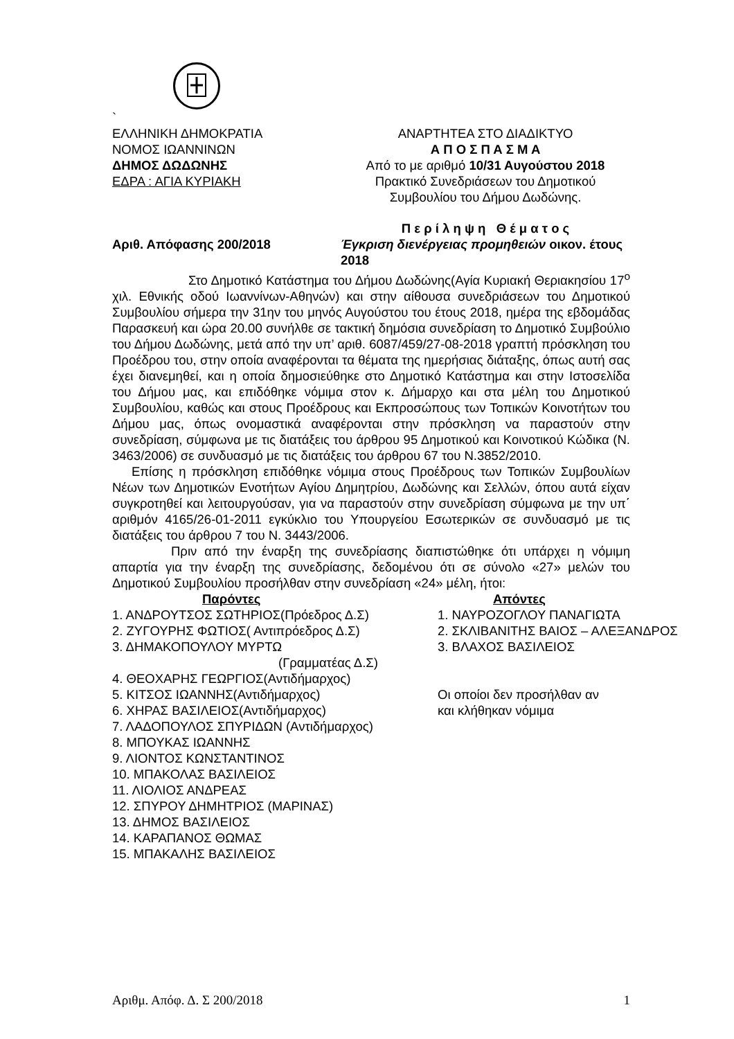`
ΕΛΛΗΝΙΚΗ ΔΗΜΟΚΡΑΤΙΑ
ΝΟΜΟΣ ΙΩΑΝΝΙΝΩΝ
ΔΗΜΟΣ ΔΩΔΩΝΗΣ
ΕΔΡΑ : ΑΓΙΑ ΚΥΡΙΑΚΗ
ΑΝΑΡΤΗΤΕΑ ΣΤΟ ΔΙΑΔΙΚΤΥΟ
Α Π Ο Σ Π Α Σ Μ Α
Από το με αριθμό 10/31 Αυγούστου 2018
Πρακτικό Συνεδριάσεων του Δημοτικού
Συμβουλίου του Δήμου Δωδώνης.
Αριθ. Απόφασης 200/2018
Π ε ρ ί λ η ψ η Θ έ μ α τ ο ς
Έγκριση διενέργειας προμηθειών οικον. έτους 2018
Στο Δημοτικό Κατάστημα του Δήμου Δωδώνης(Αγία Κυριακή Θεριακησίου 17<sup>ο</sup> χιλ. Εθνικής οδού Ιωαννίνων-Αθηνών) και στην αίθουσα συνεδριάσεων του Δημοτικού Συμβουλίου σήμερα την 31ην του μηνός Αυγούστου του έτους 2018, ημέρα της εβδομάδας Παρασκευή και ώρα 20.00 συνήλθε σε τακτική δημόσια συνεδρίαση το Δημοτικό Συμβούλιο του Δήμου Δωδώνης, μετά από την υπ’ αριθ. 6087/459/27-08-2018 γραπτή πρόσκληση του Προέδρου του, στην οποία αναφέρονται τα θέματα της ημερήσιας διάταξης, όπως αυτή σας έχει διανεμηθεί, και η οποία δημοσιεύθηκε στο Δημοτικό Κατάστημα και στην Ιστοσελίδα του Δήμου μας, και επιδόθηκε νόμιμα στον κ. Δήμαρχο και στα μέλη του Δημοτικού Συμβουλίου, καθώς και στους Προέδρους και Εκπροσώπους των Τοπικών Κοινοτήτων του Δήμου μας, όπως ονομαστικά αναφέρονται στην πρόσκληση να παραστούν στην συνεδρίαση, σύμφωνα με τις διατάξεις του άρθρου 95 Δημοτικού και Κοινοτικού Κώδικα (Ν. 3463/2006) σε συνδυασμό με τις διατάξεις του άρθρου 67 του Ν.3852/2010.
Επίσης η πρόσκληση επιδόθηκε νόμιμα στους Προέδρους των Τοπικών Συμβουλίων Νέων των Δημοτικών Ενοτήτων Αγίου Δημητρίου, Δωδώνης και Σελλών, όπου αυτά είχαν συγκροτηθεί και λειτουργούσαν, για να παραστούν στην συνεδρίαση σύμφωνα με την υπ΄ αριθμόν 4165/26-01-2011 εγκύκλιο του Υπουργείου Εσωτερικών σε συνδυασμό με τις διατάξεις του άρθρου 7 του Ν. 3443/2006.
Πριν από την έναρξη της συνεδρίασης διαπιστώθηκε ότι υπάρχει η νόμιμη απαρτία για την έναρξη της συνεδρίασης, δεδομένου ότι σε σύνολο «27» μελών του Δημοτικού Συμβουλίου προσήλθαν στην συνεδρίαση «24» μέλη, ήτοι:
Παρόντες
1. ΑΝΔΡΟΥΤΣΟΣ ΣΩΤΗΡΙΟΣ(Πρόεδρος Δ.Σ)
2. ΖΥΓΟΥΡΗΣ ΦΩΤΙΟΣ( Αντιπρόεδρος Δ.Σ)
3. ΔΗΜΑΚΟΠΟΥΛΟΥ ΜΥΡΤΩ
(Γραμματέας Δ.Σ)
4. ΘΕΟΧΑΡΗΣ ΓΕΩΡΓΙΟΣ(Αντιδήμαρχος)
5. ΚΙΤΣΟΣ ΙΩΑΝΝΗΣ(Αντιδήμαρχος)
6. ΧΗΡΑΣ ΒΑΣΙΛΕΙΟΣ(Αντιδήμαρχος)
7. ΛΑΔΟΠΟΥΛΟΣ ΣΠΥΡΙΔΩΝ (Αντιδήμαρχος)
8. ΜΠΟΥΚΑΣ ΙΩΑΝΝΗΣ
9. ΛΙΟΝΤΟΣ ΚΩΝΣΤΑΝΤΙΝΟΣ
10. ΜΠΑΚΟΛΑΣ ΒΑΣΙΛΕΙΟΣ
11. ΛΙΟΛΙΟΣ ΑΝΔΡΕΑΣ
12. ΣΠΥΡΟΥ ΔΗΜΗΤΡΙΟΣ (ΜΑΡΙΝΑΣ)
13. ΔΗΜΟΣ ΒΑΣΙΛΕΙΟΣ
14. ΚΑΡΑΠΑΝΟΣ ΘΩΜΑΣ
15. ΜΠΑΚΑΛΗΣ ΒΑΣΙΛΕΙΟΣ
Απόντες
1. ΝΑΥΡΟΖΟΓΛΟΥ ΠΑΝΑΓΙΩΤΑ
2. ΣΚΛΙΒΑΝΙΤΗΣ ΒΑΙΟΣ – ΑΛΕΞΑΝΔΡΟΣ
3. ΒΛΑΧΟΣ ΒΑΣΙΛΕΙΟΣ
Οι οποίοι δεν προσήλθαν αν
και κλήθηκαν νόμιμα
Αριθμ. Απόφ. Δ. Σ 200/2018 1